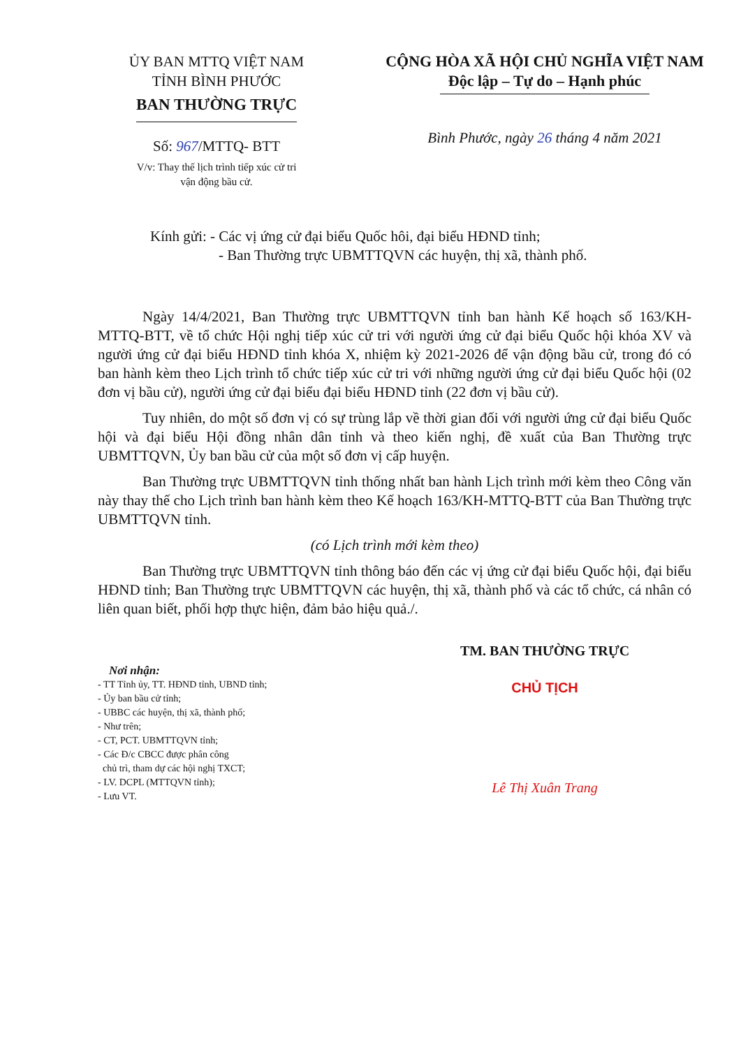ỦY BAN MTTQ VIỆT NAM
TỈNH BÌNH PHƯỚC
BAN THƯỜNG TRỰC
Số: 967/MTTQ- BTT
V/v: Thay thế lịch trình tiếp xúc cử tri
vận động bầu cử.
CỘNG HÒA XÃ HỘI CHỦ NGHĨA VIỆT NAM
Độc lập – Tự do – Hạnh phúc
Bình Phước, ngày 26 tháng 4 năm 2021
Kính gửi: - Các vị ứng cử đại biểu Quốc hôi, đại biểu HĐND tỉnh;
- Ban Thường trực UBMTTQVN các huyện, thị xã, thành phố.
Ngày 14/4/2021, Ban Thường trực UBMTTQVN tỉnh ban hành Kế hoạch số 163/KH-MTTQ-BTT, về tổ chức Hội nghị tiếp xúc cử tri với người ứng cử đại biểu Quốc hội khóa XV và người ứng cử đại biểu HĐND tỉnh khóa X, nhiệm kỳ 2021-2026 để vận động bầu cử, trong đó có ban hành kèm theo Lịch trình tổ chức tiếp xúc cử tri với những người ứng cử đại biểu Quốc hội (02 đơn vị bầu cử), người ứng cử đại biểu đại biểu HĐND tỉnh (22 đơn vị bầu cử).
Tuy nhiên, do một số đơn vị có sự trùng lắp về thời gian đối với người ứng cử đại biểu Quốc hội và đại biểu Hội đồng nhân dân tỉnh và theo kiến nghị, đề xuất của Ban Thường trực UBMTTQVN, Ủy ban bầu cử của một số đơn vị cấp huyện.
Ban Thường trực UBMTTQVN tỉnh thống nhất ban hành Lịch trình mới kèm theo Công văn này thay thế cho Lịch trình ban hành kèm theo Kế hoạch 163/KH-MTTQ-BTT của Ban Thường trực UBMTTQVN tỉnh.
(có Lịch trình mới kèm theo)
Ban Thường trực UBMTTQVN tỉnh thông báo đến các vị ứng cử đại biểu Quốc hội, đại biểu HĐND tỉnh; Ban Thường trực UBMTTQVN các huyện, thị xã, thành phố và các tổ chức, cá nhân có liên quan biết, phối hợp thực hiện, đảm bảo hiệu quả./.
TM. BAN THƯỜNG TRỰC
CHỦ TỊCH
Lê Thị Xuân Trang
Nơi nhận:
- TT Tỉnh ủy, TT. HĐND tỉnh, UBND tỉnh;
- Ủy ban bầu cử tỉnh;
- UBBC các huyện, thị xã, thành phố;
- Như trên;
- CT, PCT. UBMTTQVN tỉnh;
- Các Đ/c CBCC được phân công
chủ trì, tham dự các hội nghị TXCT;
- LV. DCPL (MTTQVN tỉnh);
- Lưu VT.